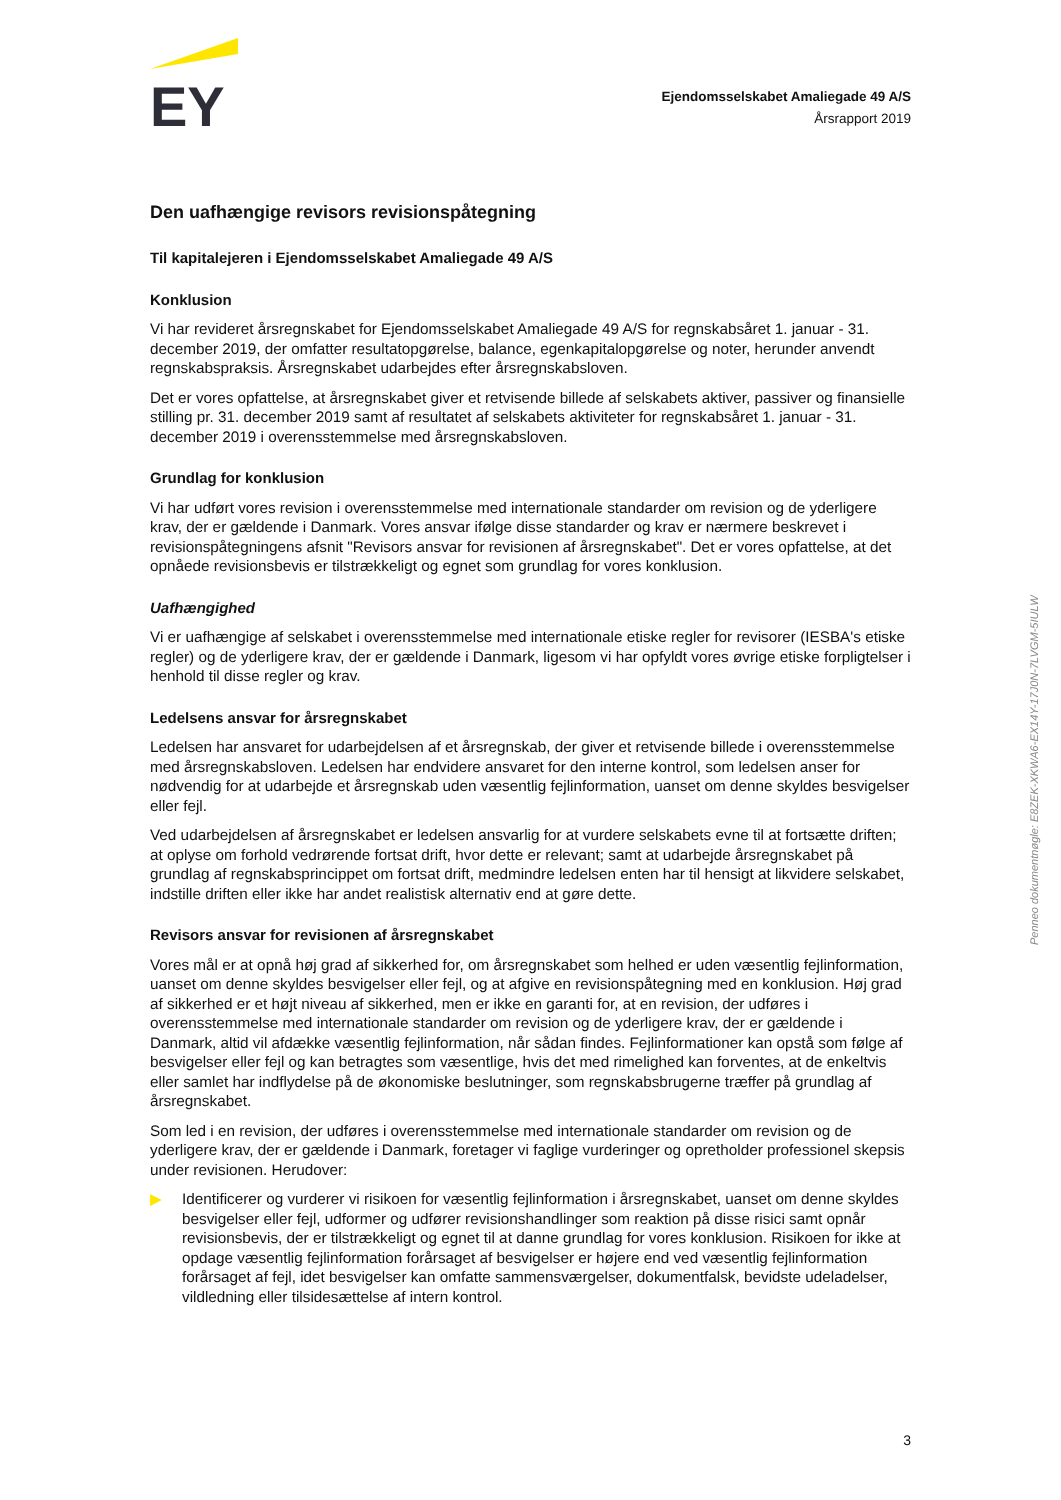EY
Ejendomsselskabet Amaliegade 49 A/S
Årsrapport 2019
Den uafhængige revisors revisionspåtegning
Til kapitalejeren i Ejendomsselskabet Amaliegade 49 A/S
Konklusion
Vi har revideret årsregnskabet for Ejendomsselskabet Amaliegade 49 A/S for regnskabsåret 1. januar - 31. december 2019, der omfatter resultatopgørelse, balance, egenkapitalopgørelse og noter, herunder anvendt regnskabspraksis. Årsregnskabet udarbejdes efter årsregnskabsloven.
Det er vores opfattelse, at årsregnskabet giver et retvisende billede af selskabets aktiver, passiver og finansielle stilling pr. 31. december 2019 samt af resultatet af selskabets aktiviteter for regnskabsåret 1. januar - 31. december 2019 i overensstemmelse med årsregnskabsloven.
Grundlag for konklusion
Vi har udført vores revision i overensstemmelse med internationale standarder om revision og de yderligere krav, der er gældende i Danmark. Vores ansvar ifølge disse standarder og krav er nærmere beskrevet i revisionspåtegningens afsnit "Revisors ansvar for revisionen af årsregnskabet". Det er vores opfattelse, at det opnåede revisionsbevis er tilstrækkeligt og egnet som grundlag for vores konklusion.
Uafhængighed
Vi er uafhængige af selskabet i overensstemmelse med internationale etiske regler for revisorer (IESBA's etiske regler) og de yderligere krav, der er gældende i Danmark, ligesom vi har opfyldt vores øvrige etiske forpligtelser i henhold til disse regler og krav.
Ledelsens ansvar for årsregnskabet
Ledelsen har ansvaret for udarbejdelsen af et årsregnskab, der giver et retvisende billede i overensstemmelse med årsregnskabsloven. Ledelsen har endvidere ansvaret for den interne kontrol, som ledelsen anser for nødvendig for at udarbejde et årsregnskab uden væsentlig fejlinformation, uanset om denne skyldes besvigelser eller fejl.
Ved udarbejdelsen af årsregnskabet er ledelsen ansvarlig for at vurdere selskabets evne til at fortsætte driften; at oplyse om forhold vedrørende fortsat drift, hvor dette er relevant; samt at udarbejde årsregnskabet på grundlag af regnskabsprincippet om fortsat drift, medmindre ledelsen enten har til hensigt at likvidere selskabet, indstille driften eller ikke har andet realistisk alternativ end at gøre dette.
Revisors ansvar for revisionen af årsregnskabet
Vores mål er at opnå høj grad af sikkerhed for, om årsregnskabet som helhed er uden væsentlig fejlinformation, uanset om denne skyldes besvigelser eller fejl, og at afgive en revisionspåtegning med en konklusion. Høj grad af sikkerhed er et højt niveau af sikkerhed, men er ikke en garanti for, at en revision, der udføres i overensstemmelse med internationale standarder om revision og de yderligere krav, der er gældende i Danmark, altid vil afdække væsentlig fejlinformation, når sådan findes. Fejlinformationer kan opstå som følge af besvigelser eller fejl og kan betragtes som væsentlige, hvis det med rimelighed kan forventes, at de enkeltvis eller samlet har indflydelse på de økonomiske beslutninger, som regnskabsbrugerne træffer på grundlag af årsregnskabet.
Som led i en revision, der udføres i overensstemmelse med internationale standarder om revision og de yderligere krav, der er gældende i Danmark, foretager vi faglige vurderinger og opretholder professionel skepsis under revisionen. Herudover:
▶ Identificerer og vurderer vi risikoen for væsentlig fejlinformation i årsregnskabet, uanset om denne skyldes besvigelser eller fejl, udformer og udfører revisionshandlinger som reaktion på disse risici samt opnår revisionsbevis, der er tilstrækkeligt og egnet til at danne grundlag for vores konklusion. Risikoen for ikke at opdage væsentlig fejlinformation forårsaget af besvigelser er højere end ved væsentlig fejlinformation forårsaget af fejl, idet besvigelser kan omfatte sammensværgelser, dokumentfalsk, bevidste udeladelser, vildledning eller tilsidesættelse af intern kontrol.
Penneo dokumentnøgle: E8ZEK-XKWA6-EX14Y-17J0N-7LVGM-5IULW
3